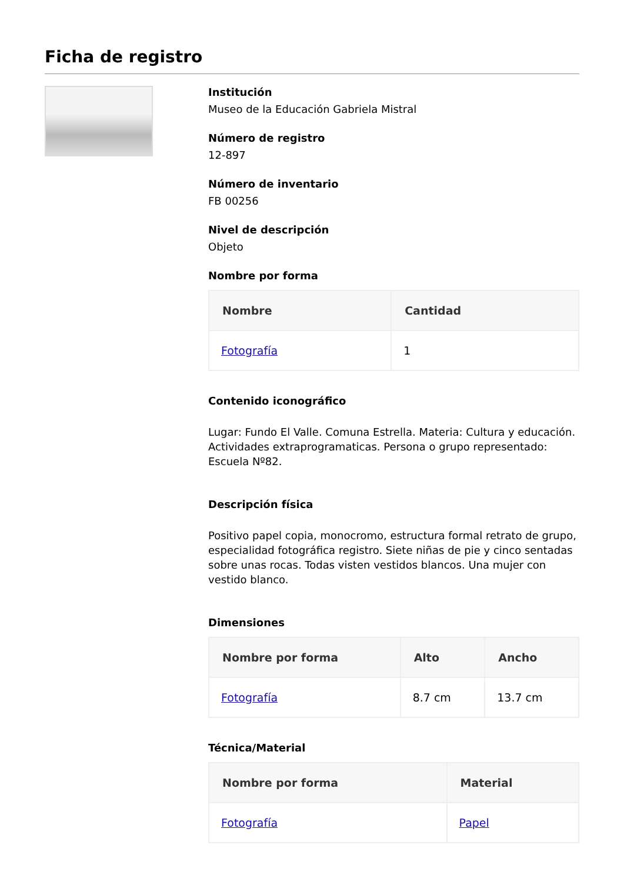Ficha de registro
Institución
Museo de la Educación Gabriela Mistral
Número de registro
12-897
Número de inventario
FB 00256
Nivel de descripción
Objeto
Nombre por forma
| Nombre | Cantidad |
| --- | --- |
| Fotografía | 1 |
Contenido iconográfico
Lugar: Fundo El Valle. Comuna Estrella. Materia: Cultura y educación. Actividades extraprogramaticas. Persona o grupo representado: Escuela Nº82.
Descripción física
Positivo papel copia, monocromo, estructura formal retrato de grupo, especialidad fotográfica registro. Siete niñas de pie y cinco sentadas sobre unas rocas. Todas visten vestidos blancos. Una mujer con vestido blanco.
Dimensiones
| Nombre por forma | Alto | Ancho |
| --- | --- | --- |
| Fotografía | 8.7 cm | 13.7 cm |
Técnica/Material
| Nombre por forma | Material |
| --- | --- |
| Fotografía | Papel |